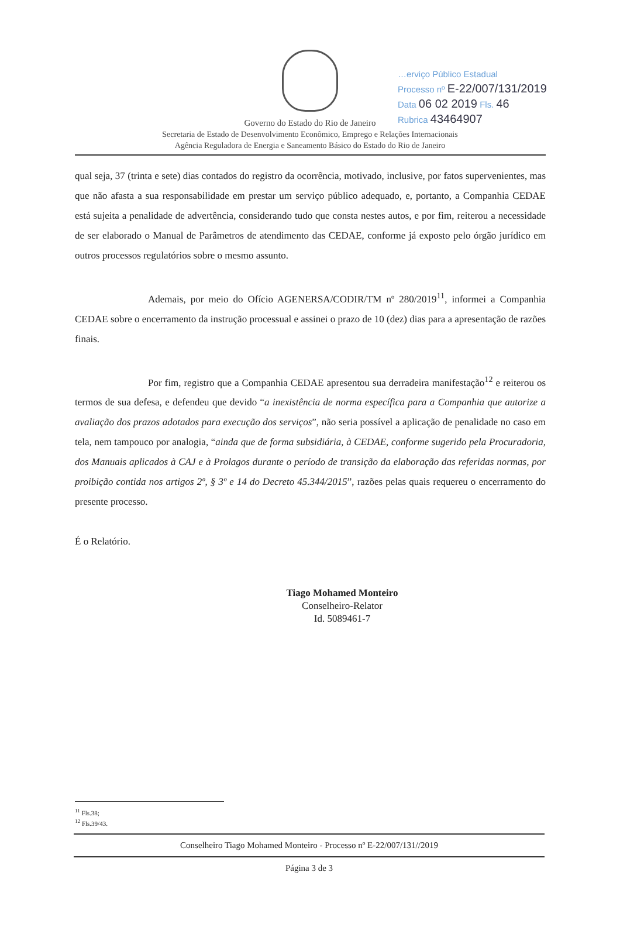…erviço Público Estadual
Processo nº E-22/007/131/2019
Data 06 02 2019 Fls. 46
Rubrica 43464907
Governo do Estado do Rio de Janeiro
Secretaria de Estado de Desenvolvimento Econômico, Emprego e Relações Internacionais
Agência Reguladora de Energia e Saneamento Básico do Estado do Rio de Janeiro
qual seja, 37 (trinta e sete) dias contados do registro da ocorrência, motivado, inclusive, por fatos supervenientes, mas que não afasta a sua responsabilidade em prestar um serviço público adequado, e, portanto, a Companhia CEDAE está sujeita a penalidade de advertência, considerando tudo que consta nestes autos, e por fim, reiterou a necessidade de ser elaborado o Manual de Parâmetros de atendimento das CEDAE, conforme já exposto pelo órgão jurídico em outros processos regulatórios sobre o mesmo assunto.
Ademais, por meio do Ofício AGENERSA/CODIR/TM nº 280/2019<sup>11</sup>, informei a Companhia CEDAE sobre o encerramento da instrução processual e assinei o prazo de 10 (dez) dias para a apresentação de razões finais.
Por fim, registro que a Companhia CEDAE apresentou sua derradeira manifestação<sup>12</sup> e reiterou os termos de sua defesa, e defendeu que devido “a inexistência de norma específica para a Companhia que autorize a avaliação dos prazos adotados para execução dos serviços”, não seria possível a aplicação de penalidade no caso em tela, nem tampouco por analogia, “ainda que de forma subsidiária, à CEDAE, conforme sugerido pela Procuradoria, dos Manuais aplicados à CAJ e à Prolagos durante o período de transição da elaboração das referidas normas, por proibição contida nos artigos 2º, § 3º e 14 do Decreto 45.344/2015”, razões pelas quais requereu o encerramento do presente processo.
É o Relatório.
Tiago Mohamed Monteiro
Conselheiro-Relator
Id. 5089461-7
<sup>11</sup> Fls.38;
<sup>12</sup> Fls.39/43.
Conselheiro Tiago Mohamed Monteiro - Processo nº E-22/007/131//2019
Página 3 de 3